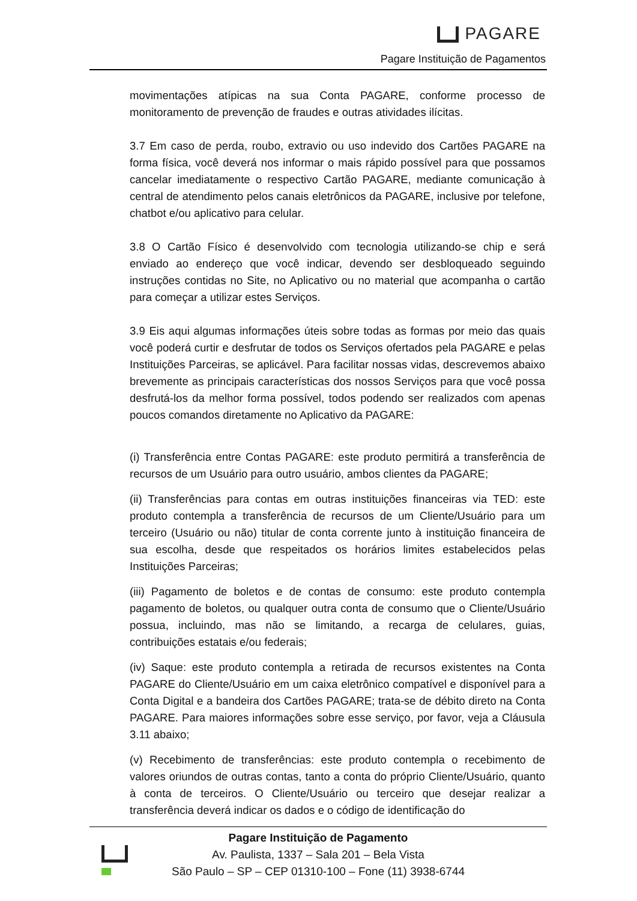PAGARE
Pagare Instituição de Pagamentos
movimentações atípicas na sua Conta PAGARE, conforme processo de monitoramento de prevenção de fraudes e outras atividades ilícitas.
3.7 Em caso de perda, roubo, extravio ou uso indevido dos Cartões PAGARE na forma física, você deverá nos informar o mais rápido possível para que possamos cancelar imediatamente o respectivo Cartão PAGARE, mediante comunicação à central de atendimento pelos canais eletrônicos da PAGARE, inclusive por telefone, chatbot e/ou aplicativo para celular.
3.8 O Cartão Físico é desenvolvido com tecnologia utilizando-se chip e será enviado ao endereço que você indicar, devendo ser desbloqueado seguindo instruções contidas no Site, no Aplicativo ou no material que acompanha o cartão para começar a utilizar estes Serviços.
3.9 Eis aqui algumas informações úteis sobre todas as formas por meio das quais você poderá curtir e desfrutar de todos os Serviços ofertados pela PAGARE e pelas Instituições Parceiras, se aplicável. Para facilitar nossas vidas, descrevemos abaixo brevemente as principais características dos nossos Serviços para que você possa desfrutá-los da melhor forma possível, todos podendo ser realizados com apenas poucos comandos diretamente no Aplicativo da PAGARE:
(i) Transferência entre Contas PAGARE: este produto permitirá a transferência de recursos de um Usuário para outro usuário, ambos clientes da PAGARE;
(ii) Transferências para contas em outras instituições financeiras via TED: este produto contempla a transferência de recursos de um Cliente/Usuário para um terceiro (Usuário ou não) titular de conta corrente junto à instituição financeira de sua escolha, desde que respeitados os horários limites estabelecidos pelas Instituições Parceiras;
(iii) Pagamento de boletos e de contas de consumo: este produto contempla pagamento de boletos, ou qualquer outra conta de consumo que o Cliente/Usuário possua, incluindo, mas não se limitando, a recarga de celulares, guias, contribuições estatais e/ou federais;
(iv) Saque: este produto contempla a retirada de recursos existentes na Conta PAGARE do Cliente/Usuário em um caixa eletrônico compatível e disponível para a Conta Digital e a bandeira dos Cartões PAGARE; trata-se de débito direto na Conta PAGARE. Para maiores informações sobre esse serviço, por favor, veja a Cláusula 3.11 abaixo;
(v) Recebimento de transferências: este produto contempla o recebimento de valores oriundos de outras contas, tanto a conta do próprio Cliente/Usuário, quanto à conta de terceiros. O Cliente/Usuário ou terceiro que desejar realizar a transferência deverá indicar os dados e o código de identificação do
Pagare Instituição de Pagamento
Av. Paulista, 1337 – Sala 201 – Bela Vista
São Paulo – SP – CEP 01310-100 – Fone (11) 3938-6744